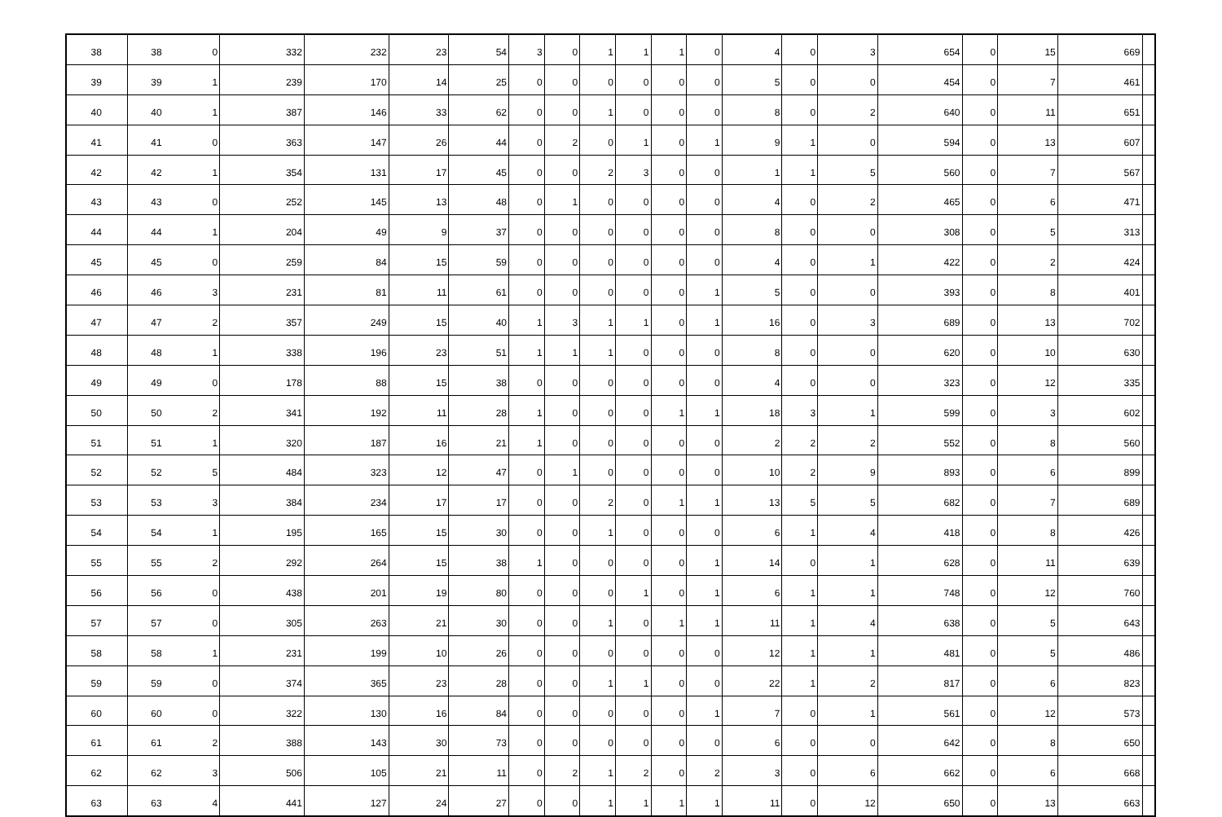| 38 | 38 | 0 | 332 | 232 | 23 | 54 | 3 | 0 | 1 | 1 | 1 | 0 | 4 | 0 | 3 | 654 | 0 | 15 | 669 | |
| 39 | 39 | 1 | 239 | 170 | 14 | 25 | 0 | 0 | 0 | 0 | 0 | 0 | 5 | 0 | 0 | 454 | 0 | 7 | 461 | |
| 40 | 40 | 1 | 387 | 146 | 33 | 62 | 0 | 0 | 1 | 0 | 0 | 0 | 8 | 0 | 2 | 640 | 0 | 11 | 651 | |
| 41 | 41 | 0 | 363 | 147 | 26 | 44 | 0 | 2 | 0 | 1 | 0 | 1 | 9 | 1 | 0 | 594 | 0 | 13 | 607 | |
| 42 | 42 | 1 | 354 | 131 | 17 | 45 | 0 | 0 | 2 | 3 | 0 | 0 | 1 | 1 | 5 | 560 | 0 | 7 | 567 | |
| 43 | 43 | 0 | 252 | 145 | 13 | 48 | 0 | 1 | 0 | 0 | 0 | 0 | 4 | 0 | 2 | 465 | 0 | 6 | 471 | |
| 44 | 44 | 1 | 204 | 49 | 9 | 37 | 0 | 0 | 0 | 0 | 0 | 0 | 8 | 0 | 0 | 308 | 0 | 5 | 313 | |
| 45 | 45 | 0 | 259 | 84 | 15 | 59 | 0 | 0 | 0 | 0 | 0 | 0 | 4 | 0 | 1 | 422 | 0 | 2 | 424 | |
| 46 | 46 | 3 | 231 | 81 | 11 | 61 | 0 | 0 | 0 | 0 | 0 | 1 | 5 | 0 | 0 | 393 | 0 | 8 | 401 | |
| 47 | 47 | 2 | 357 | 249 | 15 | 40 | 1 | 3 | 1 | 1 | 0 | 1 | 16 | 0 | 3 | 689 | 0 | 13 | 702 | |
| 48 | 48 | 1 | 338 | 196 | 23 | 51 | 1 | 1 | 1 | 0 | 0 | 0 | 8 | 0 | 0 | 620 | 0 | 10 | 630 | |
| 49 | 49 | 0 | 178 | 88 | 15 | 38 | 0 | 0 | 0 | 0 | 0 | 0 | 4 | 0 | 0 | 323 | 0 | 12 | 335 | |
| 50 | 50 | 2 | 341 | 192 | 11 | 28 | 1 | 0 | 0 | 0 | 1 | 1 | 18 | 3 | 1 | 599 | 0 | 3 | 602 | |
| 51 | 51 | 1 | 320 | 187 | 16 | 21 | 1 | 0 | 0 | 0 | 0 | 0 | 2 | 2 | 2 | 552 | 0 | 8 | 560 | |
| 52 | 52 | 5 | 484 | 323 | 12 | 47 | 0 | 1 | 0 | 0 | 0 | 0 | 10 | 2 | 9 | 893 | 0 | 6 | 899 | |
| 53 | 53 | 3 | 384 | 234 | 17 | 17 | 0 | 0 | 2 | 0 | 1 | 1 | 13 | 5 | 5 | 682 | 0 | 7 | 689 | |
| 54 | 54 | 1 | 195 | 165 | 15 | 30 | 0 | 0 | 1 | 0 | 0 | 0 | 6 | 1 | 4 | 418 | 0 | 8 | 426 | |
| 55 | 55 | 2 | 292 | 264 | 15 | 38 | 1 | 0 | 0 | 0 | 0 | 1 | 14 | 0 | 1 | 628 | 0 | 11 | 639 | |
| 56 | 56 | 0 | 438 | 201 | 19 | 80 | 0 | 0 | 0 | 1 | 0 | 1 | 6 | 1 | 1 | 748 | 0 | 12 | 760 | |
| 57 | 57 | 0 | 305 | 263 | 21 | 30 | 0 | 0 | 1 | 0 | 1 | 1 | 11 | 1 | 4 | 638 | 0 | 5 | 643 | |
| 58 | 58 | 1 | 231 | 199 | 10 | 26 | 0 | 0 | 0 | 0 | 0 | 0 | 12 | 1 | 1 | 481 | 0 | 5 | 486 | |
| 59 | 59 | 0 | 374 | 365 | 23 | 28 | 0 | 0 | 1 | 1 | 0 | 0 | 22 | 1 | 2 | 817 | 0 | 6 | 823 | |
| 60 | 60 | 0 | 322 | 130 | 16 | 84 | 0 | 0 | 0 | 0 | 0 | 1 | 7 | 0 | 1 | 561 | 0 | 12 | 573 | |
| 61 | 61 | 2 | 388 | 143 | 30 | 73 | 0 | 0 | 0 | 0 | 0 | 0 | 6 | 0 | 0 | 642 | 0 | 8 | 650 | |
| 62 | 62 | 3 | 506 | 105 | 21 | 11 | 0 | 2 | 1 | 2 | 0 | 2 | 3 | 0 | 6 | 662 | 0 | 6 | 668 | |
| 63 | 63 | 4 | 441 | 127 | 24 | 27 | 0 | 0 | 1 | 1 | 1 | 1 | 11 | 0 | 12 | 650 | 0 | 13 | 663 | |